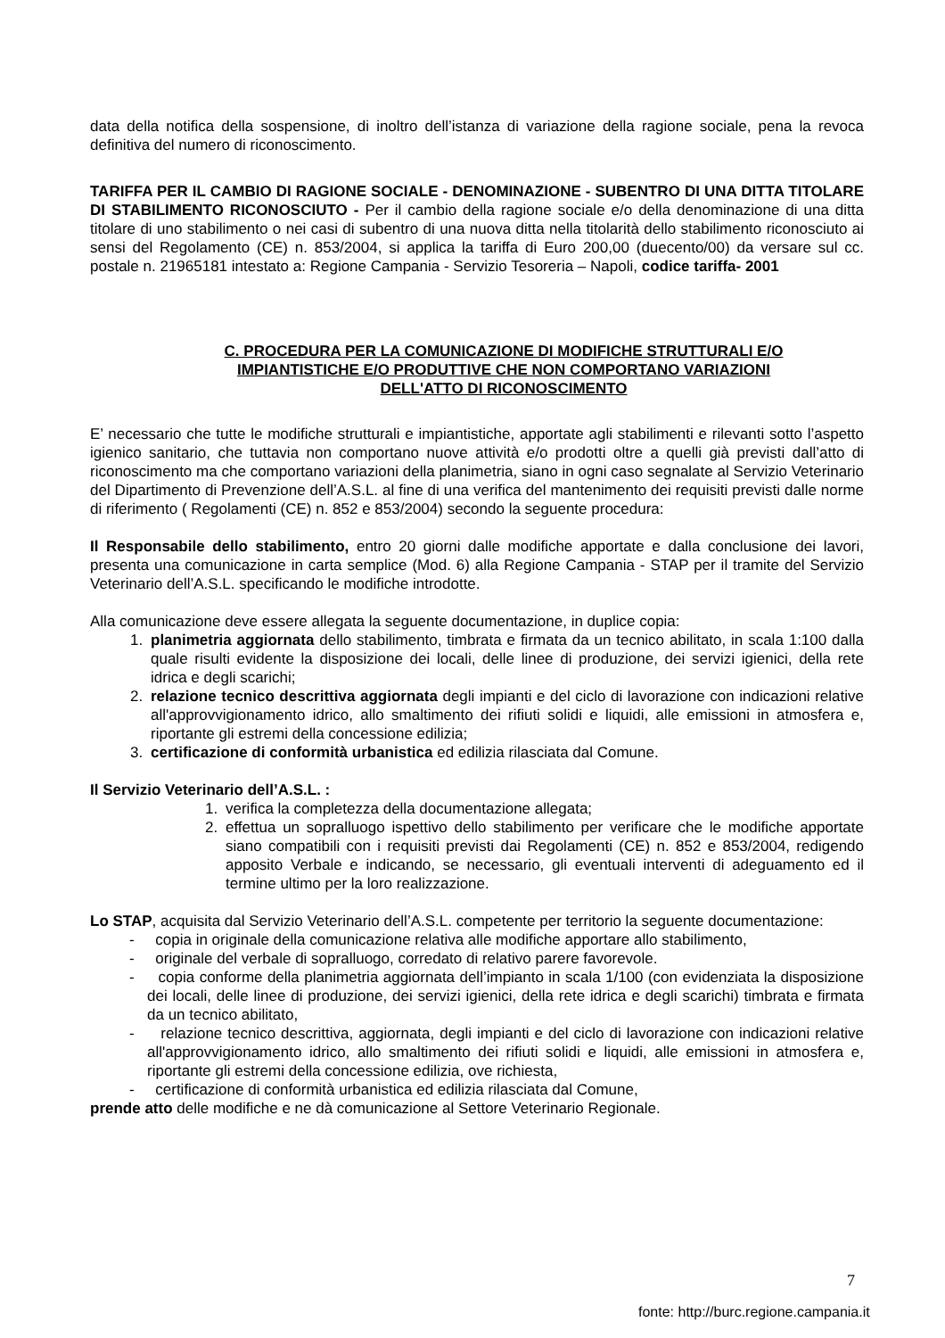data della notifica della sospensione, di inoltro dell’istanza di variazione della ragione sociale, pena la revoca definitiva del numero di riconoscimento.
TARIFFA PER IL CAMBIO DI RAGIONE SOCIALE - DENOMINAZIONE - SUBENTRO DI UNA DITTA TITOLARE DI STABILIMENTO RICONOSCIUTO - Per il cambio della ragione sociale e/o della denominazione di una ditta titolare di uno stabilimento o nei casi di subentro di una nuova ditta nella titolarità dello stabilimento riconosciuto ai sensi del Regolamento (CE) n. 853/2004, si applica la tariffa di Euro 200,00 (duecento/00) da versare sul cc. postale n. 21965181 intestato a: Regione Campania - Servizio Tesoreria – Napoli, codice tariffa- 2001
C. PROCEDURA PER LA COMUNICAZIONE DI MODIFICHE STRUTTURALI E/O
IMPIANTISTICHE E/O PRODUTTIVE CHE NON COMPORTANO VARIAZIONI
DELL'ATTO DI RICONOSCIMENTO
E’ necessario che tutte le modifiche strutturali e impiantistiche, apportate agli stabilimenti e rilevanti sotto l’aspetto igienico sanitario, che tuttavia non comportano nuove attività e/o prodotti oltre a quelli già previsti dall’atto di riconoscimento ma che comportano variazioni della planimetria, siano in ogni caso segnalate al Servizio Veterinario del Dipartimento di Prevenzione dell’A.S.L. al fine di una verifica del mantenimento dei requisiti previsti dalle norme di riferimento ( Regolamenti (CE) n. 852 e 853/2004) secondo la seguente procedura:
Il Responsabile dello stabilimento, entro 20 giorni dalle modifiche apportate e dalla conclusione dei lavori, presenta una comunicazione in carta semplice (Mod. 6) alla Regione Campania - STAP per il tramite del Servizio Veterinario dell’A.S.L. specificando le modifiche introdotte.
Alla comunicazione deve essere allegata la seguente documentazione, in duplice copia:
1. planimetria aggiornata dello stabilimento, timbrata e firmata da un tecnico abilitato, in scala 1:100 dalla quale risulti evidente la disposizione dei locali, delle linee di produzione, dei servizi igienici, della rete idrica e degli scarichi;
2. relazione tecnico descrittiva aggiornata degli impianti e del ciclo di lavorazione con indicazioni relative all'approvvigionamento idrico, allo smaltimento dei rifiuti solidi e liquidi, alle emissioni in atmosfera e, riportante gli estremi della concessione edilizia;
3. certificazione di conformità urbanistica ed edilizia rilasciata dal Comune.
Il Servizio Veterinario dell’A.S.L. :
1. verifica la completezza della documentazione allegata;
2. effettua un sopralluogo ispettivo dello stabilimento per verificare che le modifiche apportate siano compatibili con i requisiti previsti dai Regolamenti (CE) n. 852 e 853/2004, redigendo apposito Verbale e indicando, se necessario, gli eventuali interventi di adeguamento ed il termine ultimo per la loro realizzazione.
Lo STAP, acquisita dal Servizio Veterinario dell’A.S.L. competente per territorio la seguente documentazione:
- copia in originale della comunicazione relativa alle modifiche apportare allo stabilimento,
- originale del verbale di sopralluogo, corredato di relativo parere favorevole.
- copia conforme della planimetria aggiornata dell’impianto in scala 1/100 (con evidenziata la disposizione dei locali, delle linee di produzione, dei servizi igienici, della rete idrica e degli scarichi) timbrata e firmata da un tecnico abilitato,
- relazione tecnico descrittiva, aggiornata, degli impianti e del ciclo di lavorazione con indicazioni relative all'approvvigionamento idrico, allo smaltimento dei rifiuti solidi e liquidi, alle emissioni in atmosfera e, riportante gli estremi della concessione edilizia, ove richiesta,
- certificazione di conformità urbanistica ed edilizia rilasciata dal Comune,
prende atto delle modifiche e ne dà comunicazione al Settore Veterinario Regionale.
7
fonte: http://burc.regione.campania.it